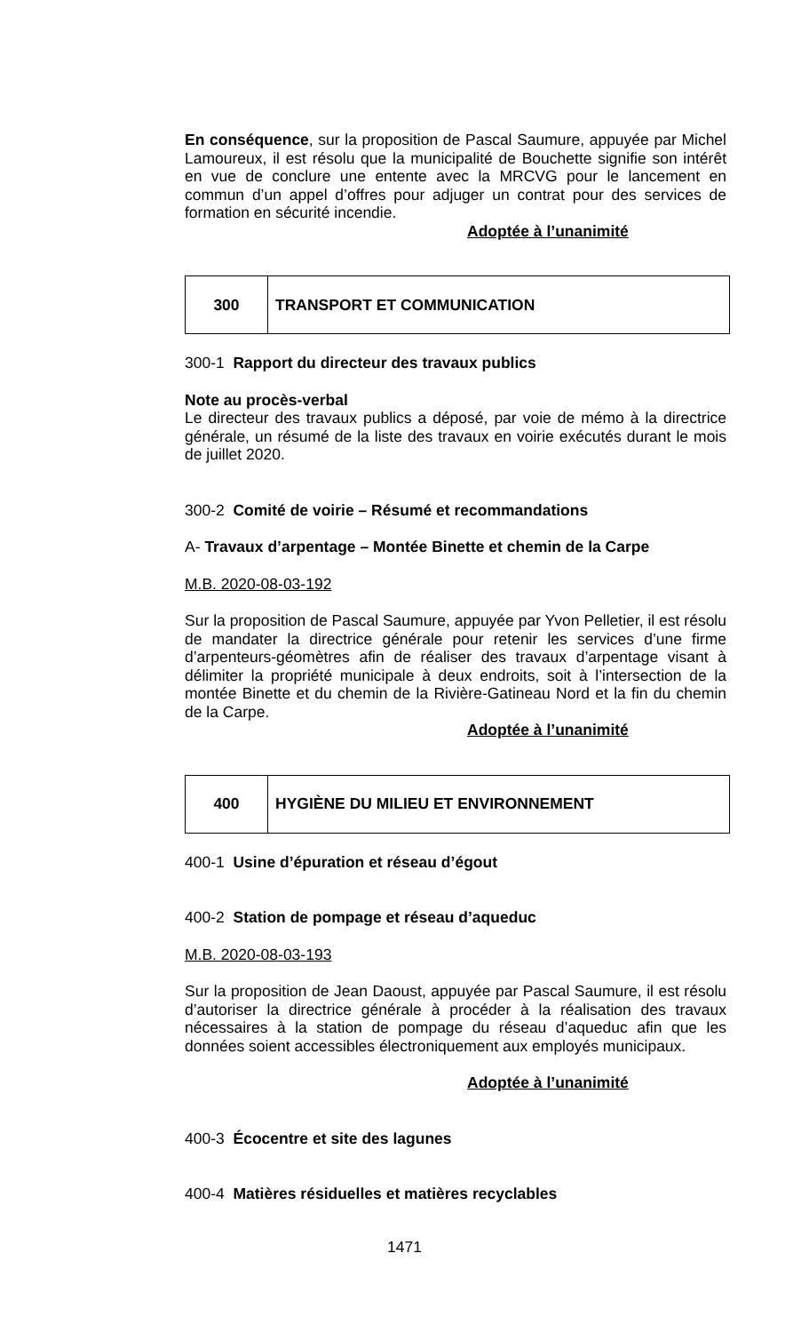En conséquence, sur la proposition de Pascal Saumure, appuyée par Michel Lamoureux, il est résolu que la municipalité de Bouchette signifie son intérêt en vue de conclure une entente avec la MRCVG pour le lancement en commun d’un appel d’offres pour adjuger un contrat pour des services de formation en sécurité incendie.
Adoptée à l’unanimité
| 300 | TRANSPORT ET COMMUNICATION |
300-1 Rapport du directeur des travaux publics
Note au procès-verbal
Le directeur des travaux publics a déposé, par voie de mémo à la directrice générale, un résumé de la liste des travaux en voirie exécutés durant le mois de juillet 2020.
300-2 Comité de voirie – Résumé et recommandations
A- Travaux d’arpentage – Montée Binette et chemin de la Carpe
M.B. 2020-08-03-192
Sur la proposition de Pascal Saumure, appuyée par Yvon Pelletier, il est résolu de mandater la directrice générale pour retenir les services d’une firme d’arpenteurs-géomètres afin de réaliser des travaux d’arpentage visant à délimiter la propriété municipale à deux endroits, soit à l’intersection de la montée Binette et du chemin de la Rivière-Gatineau Nord et la fin du chemin de la Carpe.
Adoptée à l’unanimité
| 400 | HYGIÈNE DU MILIEU ET ENVIRONNEMENT |
400-1 Usine d’épuration et réseau d’égout
400-2 Station de pompage et réseau d’aqueduc
M.B. 2020-08-03-193
Sur la proposition de Jean Daoust, appuyée par Pascal Saumure, il est résolu d’autoriser la directrice générale à procéder à la réalisation des travaux nécessaires à la station de pompage du réseau d’aqueduc afin que les données soient accessibles électroniquement aux employés municipaux.
Adoptée à l’unanimité
400-3 Écocentre et site des lagunes
400-4 Matières résiduelles et matières recyclables
1471